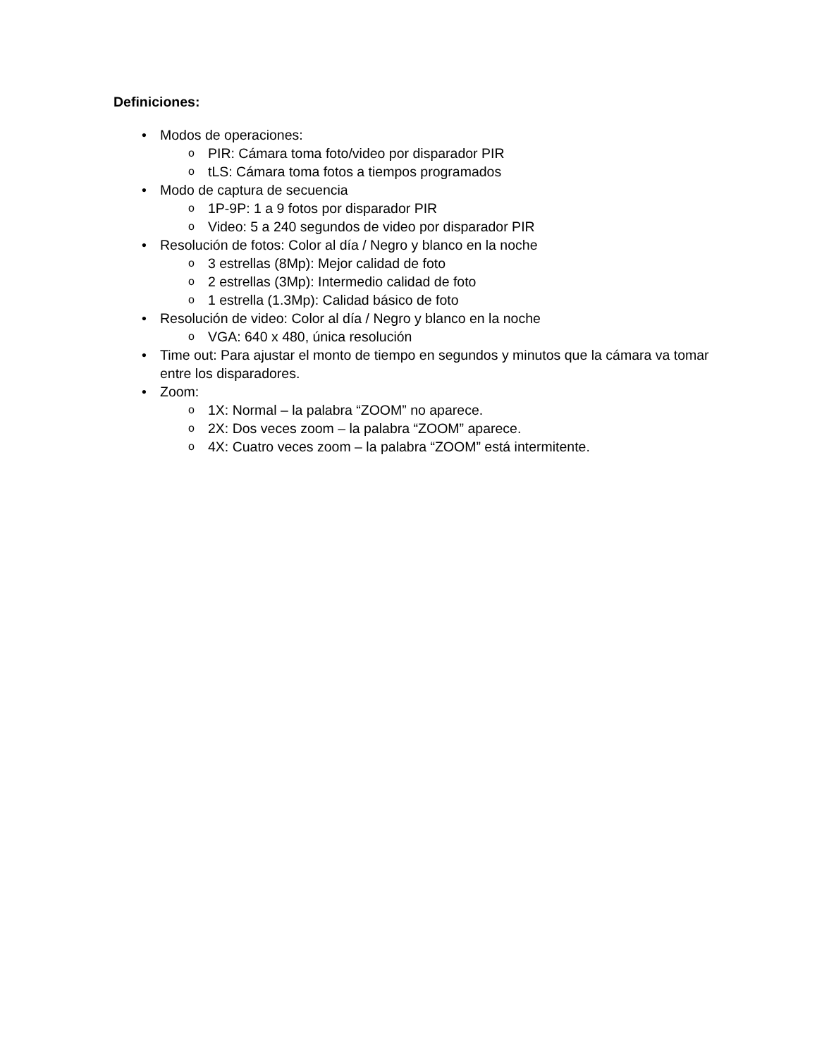Definiciones:
• Modos de operaciones:
o PIR: Cámara toma foto/video por disparador PIR
o tLS: Cámara toma fotos a tiempos programados
• Modo de captura de secuencia
o 1P-9P: 1 a 9 fotos por disparador PIR
o Video: 5 a 240 segundos de video por disparador PIR
• Resolución de fotos: Color al día / Negro y blanco en la noche
o 3 estrellas (8Mp): Mejor calidad de foto
o 2 estrellas (3Mp): Intermedio calidad de foto
o 1 estrella (1.3Mp): Calidad básico de foto
• Resolución de video: Color al día / Negro y blanco en la noche
o VGA: 640 x 480, única resolución
• Time out: Para ajustar el monto de tiempo en segundos y minutos que la cámara va tomar entre los disparadores.
• Zoom:
o 1X: Normal – la palabra “ZOOM” no aparece.
o 2X: Dos veces zoom – la palabra “ZOOM” aparece.
o 4X: Cuatro veces zoom – la palabra “ZOOM” está intermitente.